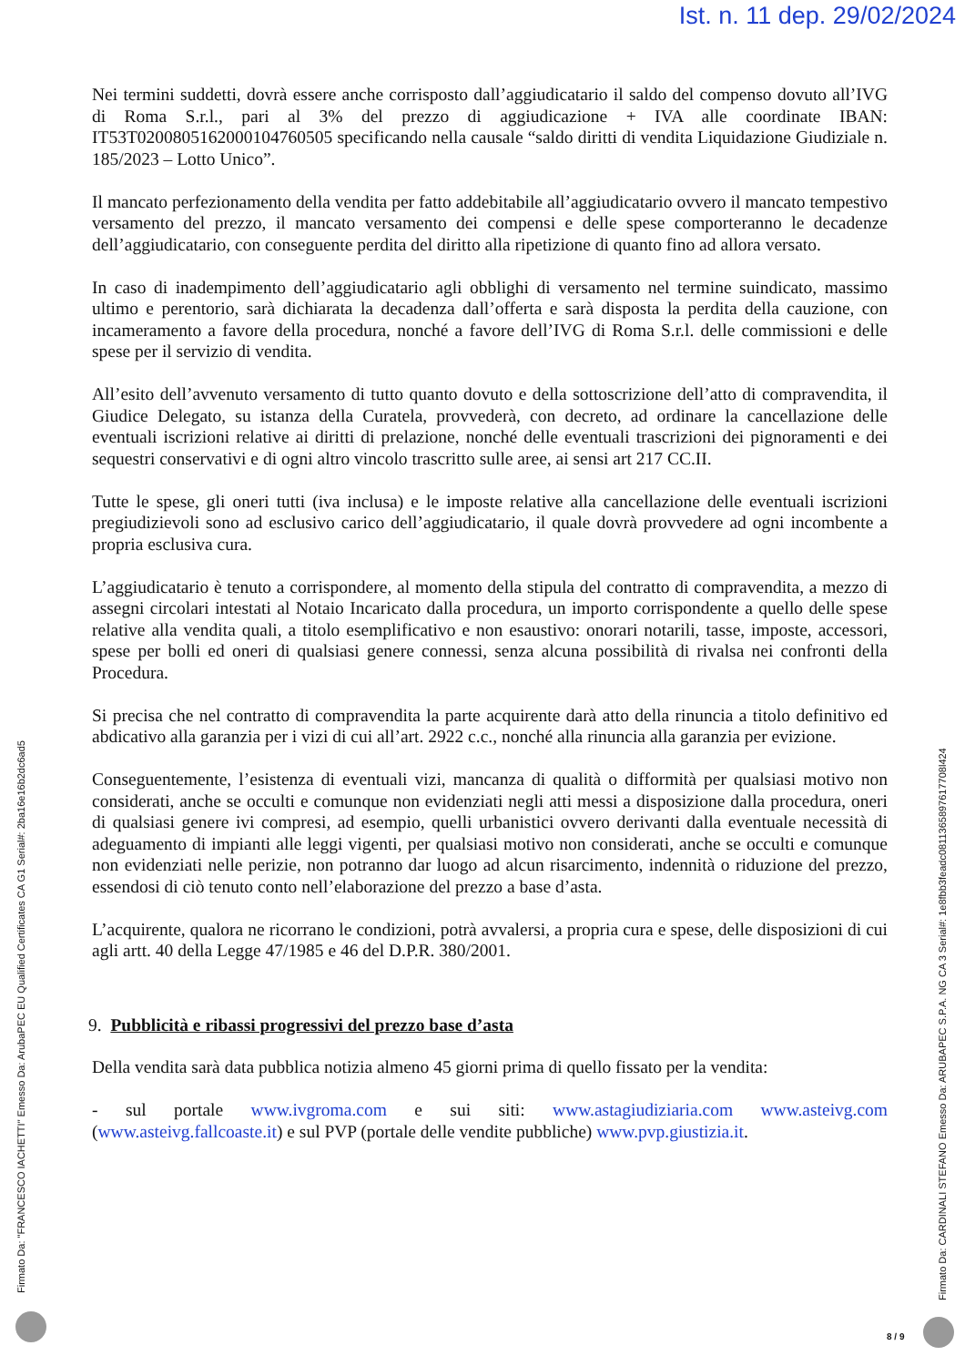Ist. n. 11 dep. 29/02/2024
Nei termini suddetti, dovrà essere anche corrisposto dall’aggiudicatario il saldo del compenso dovuto all’IVG di Roma S.r.l., pari al 3% del prezzo di aggiudicazione + IVA alle coordinate IBAN: IT53T0200805162000104760505 specificando nella causale “saldo diritti di vendita Liquidazione Giudiziale n. 185/2023 – Lotto Unico”.
Il mancato perfezionamento della vendita per fatto addebitabile all’aggiudicatario ovvero il mancato tempestivo versamento del prezzo, il mancato versamento dei compensi e delle spese comporteranno le decadenze dell’aggiudicatario, con conseguente perdita del diritto alla ripetizione di quanto fino ad allora versato.
In caso di inadempimento dell’aggiudicatario agli obblighi di versamento nel termine suindicato, massimo ultimo e perentorio, sarà dichiarata la decadenza dall’offerta e sarà disposta la perdita della cauzione, con incameramento a favore della procedura, nonché a favore dell’IVG di Roma S.r.l. delle commissioni e delle spese per il servizio di vendita.
All’esito dell’avvenuto versamento di tutto quanto dovuto e della sottoscrizione dell’atto di compravendita, il Giudice Delegato, su istanza della Curatela, provvederà, con decreto, ad ordinare la cancellazione delle eventuali iscrizioni relative ai diritti di prelazione, nonché delle eventuali trascrizioni dei pignoramenti e dei sequestri conservativi e di ogni altro vincolo trascritto sulle aree, ai sensi art 217 CC.II.
Tutte le spese, gli oneri tutti (iva inclusa) e le imposte relative alla cancellazione delle eventuali iscrizioni pregiudizievoli sono ad esclusivo carico dell’aggiudicatario, il quale dovrà provvedere ad ogni incombente a propria esclusiva cura.
L’aggiudicatario è tenuto a corrispondere, al momento della stipula del contratto di compravendita, a mezzo di assegni circolari intestati al Notaio Incaricato dalla procedura, un importo corrispondente a quello delle spese relative alla vendita quali, a titolo esemplificativo e non esaustivo: onorari notarili, tasse, imposte, accessori, spese per bolli ed oneri di qualsiasi genere connessi, senza alcuna possibilità di rivalsa nei confronti della Procedura.
Si precisa che nel contratto di compravendita la parte acquirente darà atto della rinuncia a titolo definitivo ed abdicativo alla garanzia per i vizi di cui all’art. 2922 c.c., nonché alla rinuncia alla garanzia per evizione.
Conseguentemente, l’esistenza di eventuali vizi, mancanza di qualità o difformità per qualsiasi motivo non considerati, anche se occulti e comunque non evidenziati negli atti messi a disposizione dalla procedura, oneri di qualsiasi genere ivi compresi, ad esempio, quelli urbanistici ovvero derivanti dalla eventuale necessità di adeguamento di impianti alle leggi vigenti, per qualsiasi motivo non considerati, anche se occulti e comunque non evidenziati nelle perizie, non potranno dar luogo ad alcun risarcimento, indennità o riduzione del prezzo, essendosi di ciò tenuto conto nell’elaborazione del prezzo a base d’asta.
L’acquirente, qualora ne ricorrano le condizioni, potrà avvalersi, a propria cura e spese, delle disposizioni di cui agli artt. 40 della Legge 47/1985 e 46 del D.P.R. 380/2001.
9. Pubblicità e ribassi progressivi del prezzo base d’asta
Della vendita sarà data pubblica notizia almeno 45 giorni prima di quello fissato per la vendita:
- sul portale www.ivgroma.com e sui siti: www.astagiudiziaria.com www.asteivg.com (www.asteivg.fallcoaste.it) e sul PVP (portale delle vendite pubbliche) www.pvp.giustizia.it.
Firmato Da: "FRANCESCO IACHETTI" Emesso Da: ArubaPEC EU Qualified Certificates CA G1 Serial#: 2ba16e16b2dc6ad5
Firmato Da: CARDINALI STEFANO Emesso Da: ARUBAPEC S.P.A. NG CA 3 Serial#: 1e8fbb3feadc0811365897617708l424
8 / 9